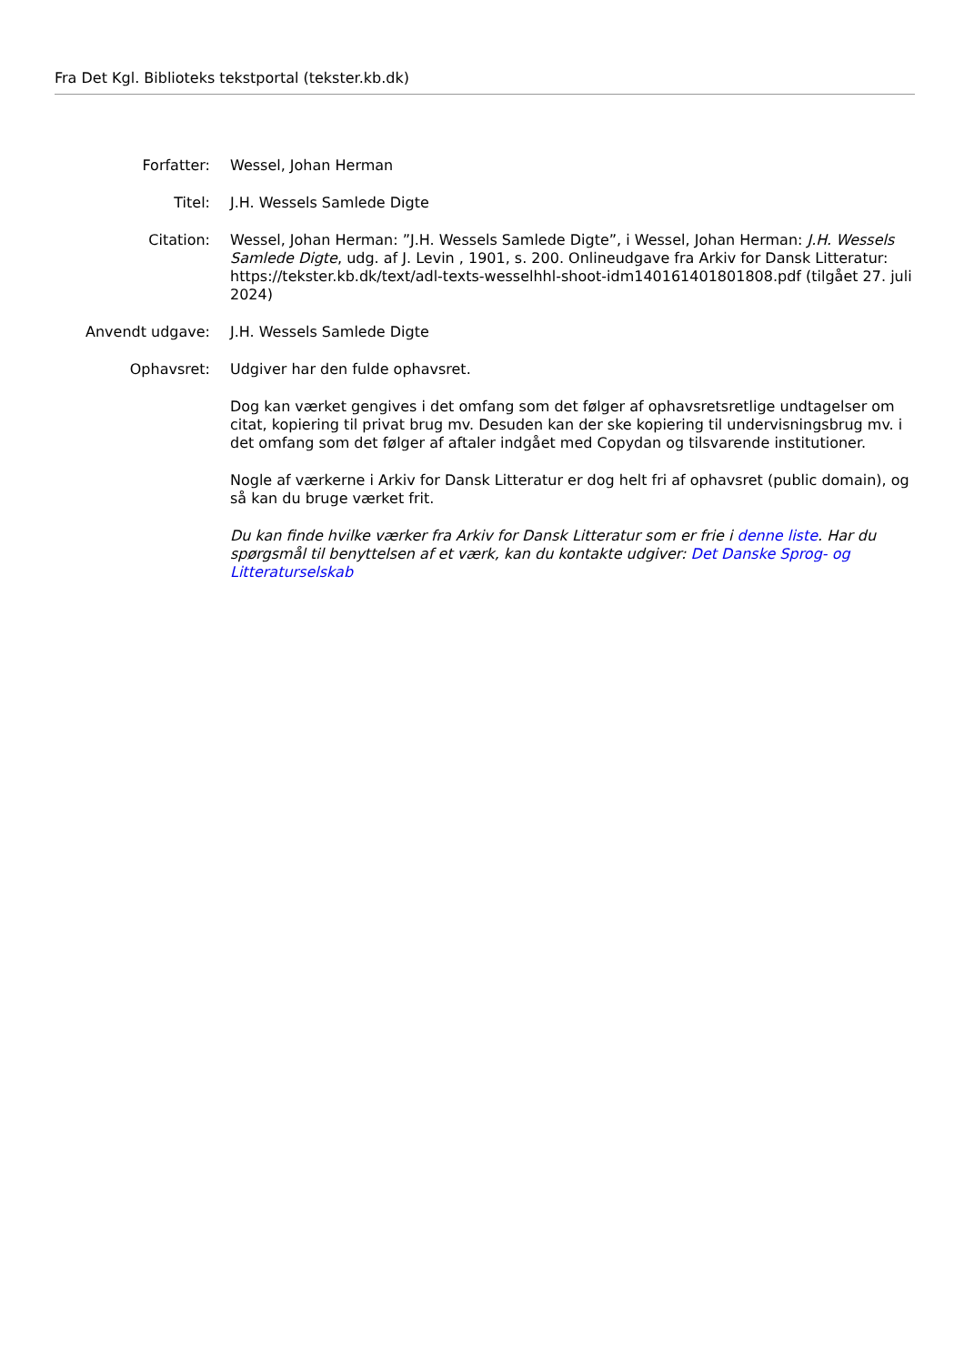Fra Det Kgl. Biblioteks tekstportal (tekster.kb.dk)
| Forfatter: | Wessel, Johan Herman |
| Titel: | J.H. Wessels Samlede Digte |
| Citation: | Wessel, Johan Herman: ”J.H. Wessels Samlede Digte”, i Wessel, Johan Herman: J.H. Wessels Samlede Digte , udg. af J. Levin , 1901, s. 200. Onlineudgave fra Arkiv for Dansk Litteratur: https://tekster.kb.dk/text/adl-texts-wesselhhl-shoot-idm140161401801808.pdf (tilgået 27. juli 2024) |
| Anvendt udgave: | J.H. Wessels Samlede Digte |
| Ophavsret: | Udgiver har den fulde ophavsret. Dog kan værket gengives i det omfang som det følger af ophavsretsretlige undtagelser om citat, kopiering til privat brug mv. Desuden kan der ske kopiering til undervisningsbrug mv. i det omfang som det følger af aftaler indgået med Copydan og tilsvarende institutioner. Nogle af værkerne i Arkiv for Dansk Litteratur er dog helt fri af ophavsret (public domain), og så kan du bruge værket frit. Du kan finde hvilke værker fra Arkiv for Dansk Litteratur som er frie i denne liste . Har du spørgsmål til benyttelsen af et værk, kan du kontakte udgiver: Det Danske Sprog- og Litteraturselskab |